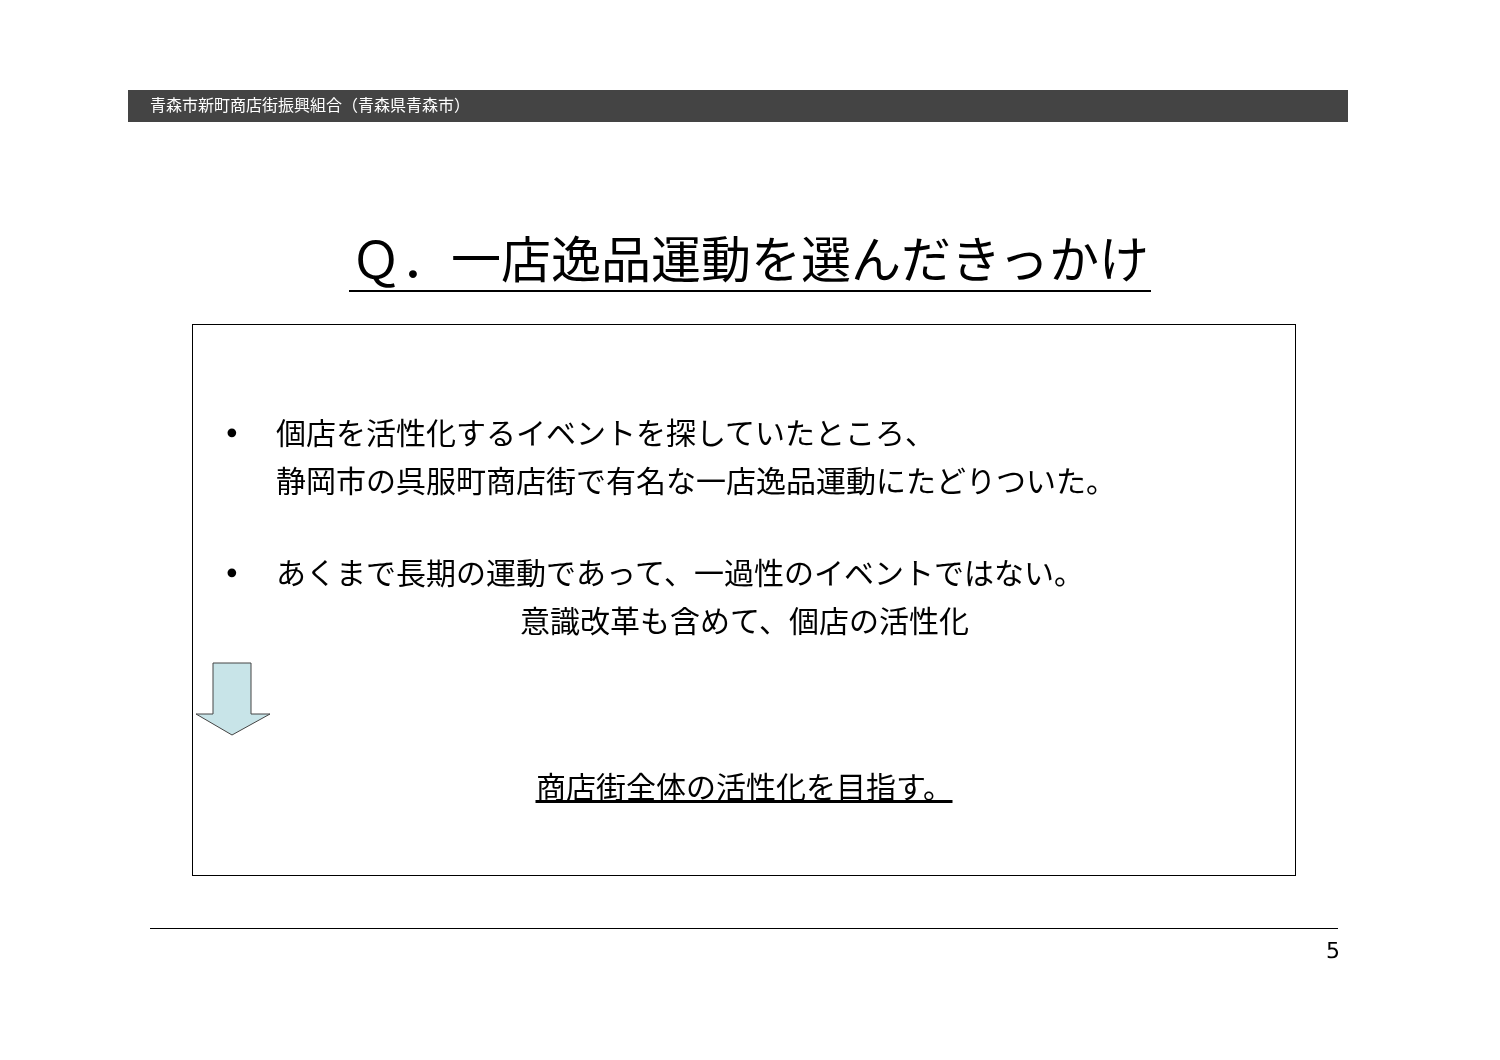青森市新町商店街振興組合（青森県青森市）
Ｑ．一店逸品運動を選んだきっかけ
• 個店を活性化するイベントを探していたところ、
静岡市の呉服町商店街で有名な一店逸品運動にたどりついた。
• あくまで長期の運動であって、一過性のイベントではない。
意識改革も含めて、個店の活性化
商店街全体の活性化を目指す。
5